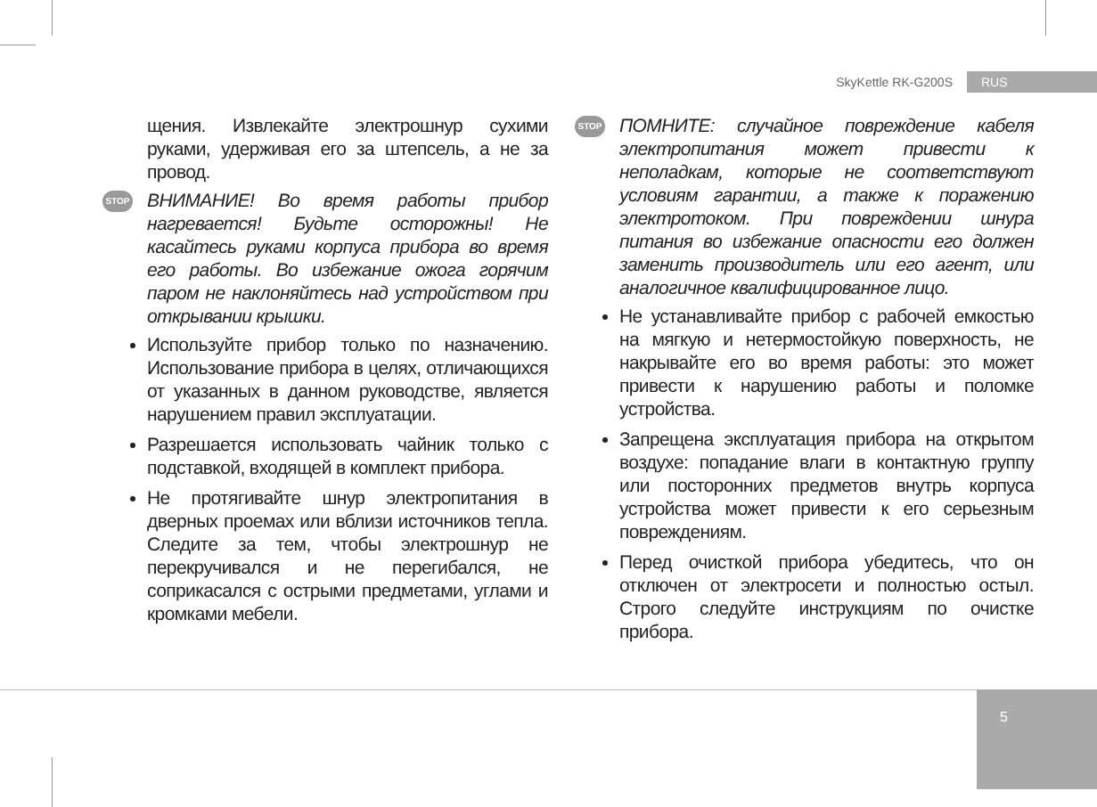SkyKettle RK-G200S RUS
щения. Извлекайте электрошнур сухими руками, удерживая его за штепсель, а не за провод.
STOP ВНИМАНИЕ! Во время работы прибор нагревается! Будьте осторожны! Не касайтесь руками корпуса прибора во время его работы. Во избежание ожога горячим паром не наклоняйтесь над устройством при открывании крышки.
Используйте прибор только по назначению. Использование прибора в целях, отличающихся от указанных в данном руководстве, является нарушением правил эксплуатации.
Разрешается использовать чайник только с подставкой, входящей в комплект прибора.
Не протягивайте шнур электропитания в дверных проемах или вблизи источников тепла. Следите за тем, чтобы электрошнур не перекручивался и не перегибался, не соприкасался с острыми предметами, углами и кромками мебели.
STOP ПОМНИТЕ: случайное повреждение кабеля электропитания может привести к неполадкам, которые не соответствуют условиям гарантии, а также к поражению электротоком. При повреждении шнура питания во избежание опасности его должен заменить производитель или его агент, или аналогичное квалифицированное лицо.
Не устанавливайте прибор с рабочей емкостью на мягкую и нетермостойкую поверхность, не накрывайте его во время работы: это может привести к нарушению работы и поломке устройства.
Запрещена эксплуатация прибора на открытом воздухе: попадание влаги в контактную группу или посторонних предметов внутрь корпуса устройства может привести к его серьезным повреждениям.
Перед очисткой прибора убедитесь, что он отключен от электросети и полностью остыл. Строго следуйте инструкциям по очистке прибора.
5